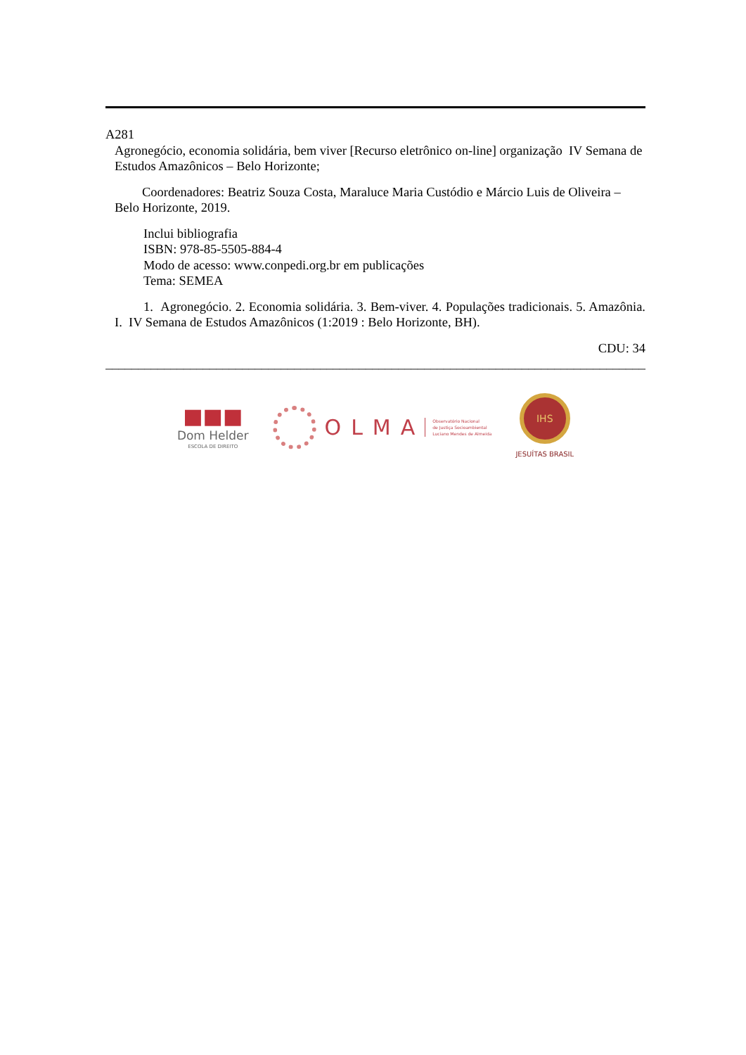A281
Agronegócio, economia solidária, bem viver [Recurso eletrônico on-line] organização IV Semana de Estudos Amazônicos – Belo Horizonte;
Coordenadores: Beatriz Souza Costa, Maraluce Maria Custódio e Márcio Luis de Oliveira – Belo Horizonte, 2019.
Inclui bibliografia
ISBN: 978-85-5505-884-4
Modo de acesso: www.conpedi.org.br em publicações
Tema: SEMEA
1. Agronegócio. 2. Economia solidária. 3. Bem-viver. 4. Populações tradicionais. 5. Amazônia. I. IV Semana de Estudos Amazônicos (1:2019 : Belo Horizonte, BH).
CDU: 34
______________________________________________________________________________________
■■■
Dom Helder
ESCOLA DE DIREITO
OLMA
Observatório Nacional
de Justiça Socioambiental
Luciano Mendes de Almeida
IHS
JESUÍTAS BRASIL